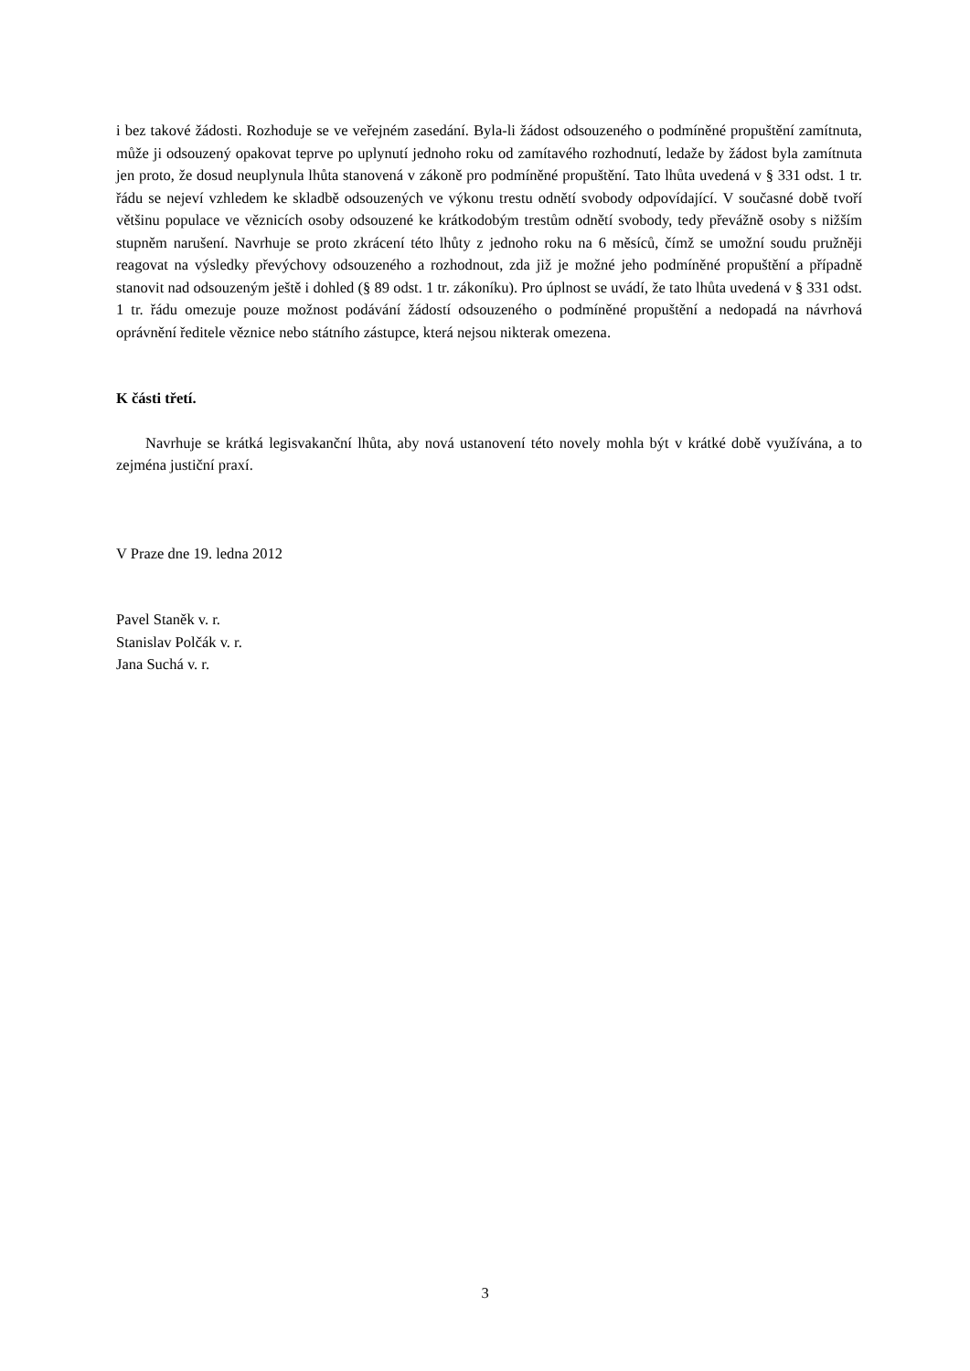i bez takové žádosti. Rozhoduje se ve veřejném zasedání. Byla-li žádost odsouzeného o podmíněné propuštění zamítnuta, může ji odsouzený opakovat teprve po uplynutí jednoho roku od zamítavého rozhodnutí, ledaže by žádost byla zamítnuta jen proto, že dosud neuplynula lhůta stanovená v zákoně pro podmíněné propuštění. Tato lhůta uvedená v § 331 odst. 1 tr. řádu se nejeví vzhledem ke skladbě odsouzených ve výkonu trestu odnětí svobody odpovídající. V současné době tvoří většinu populace ve věznicích osoby odsouzené ke krátkodobým trestům odnětí svobody, tedy převážně osoby s nižším stupněm narušení. Navrhuje se proto zkrácení této lhůty z jednoho roku na 6 měsíců, čímž se umožní soudu pružněji reagovat na výsledky převýchovy odsouzeného a rozhodnout, zda již je možné jeho podmíněné propuštění a případně stanovit nad odsouzeným ještě i dohled (§ 89 odst. 1 tr. zákoníku). Pro úplnost se uvádí, že tato lhůta uvedená v § 331 odst. 1 tr. řádu omezuje pouze možnost podávání žádostí odsouzeného o podmíněné propuštění a nedopadá na návrhová oprávnění ředitele věznice nebo státního zástupce, která nejsou nikterak omezena.
K části třetí.
Navrhuje se krátká legisvakanční lhůta, aby nová ustanovení této novely mohla být v krátké době využívána, a to zejména justiční praxí.
V Praze dne 19. ledna 2012
Pavel Staněk v. r.
Stanislav Polčák v. r.
Jana Suchá v. r.
3